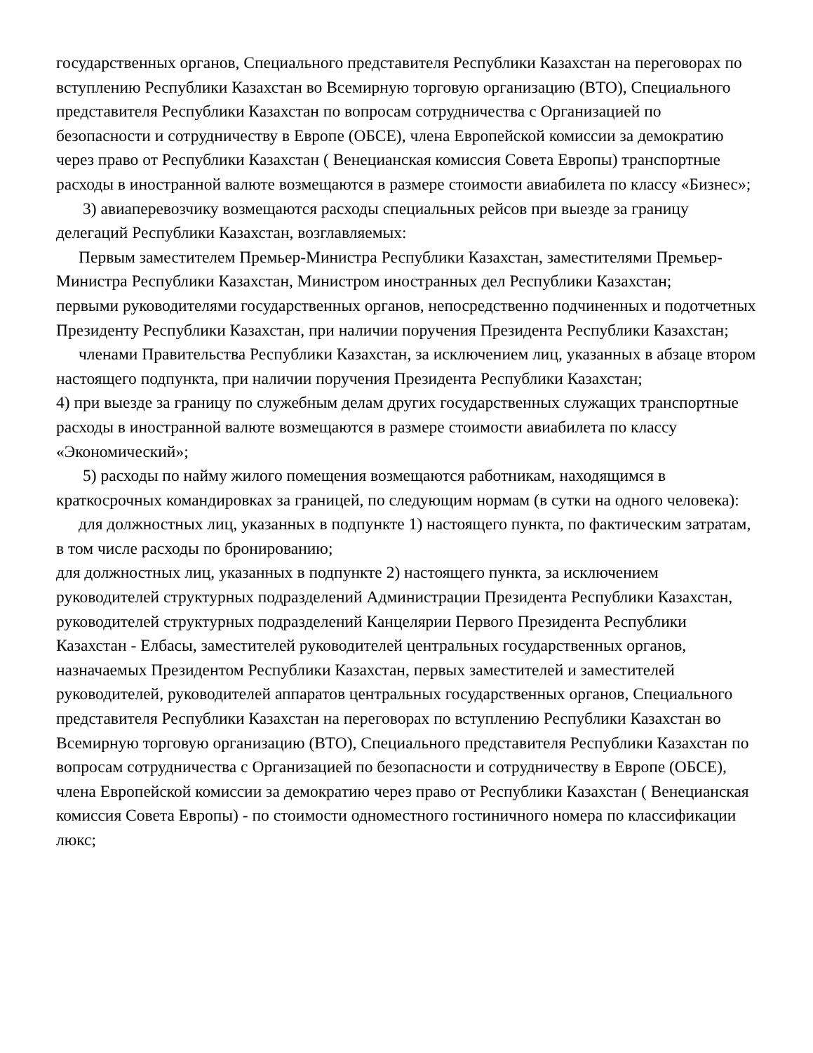государственных органов, Специального представителя Республики Казахстан на переговорах по вступлению Республики Казахстан во Всемирную торговую организацию (ВТО), Специального представителя Республики Казахстан по вопросам сотрудничества с Организацией по безопасности и сотрудничеству в Европе (ОБСЕ), члена Европейской комиссии за демократию через право от Республики Казахстан ( Венецианская комиссия Совета Европы) транспортные расходы в иностранной валюте возмещаются в размере стоимости авиабилета по классу «Бизнес»;
3) авиаперевозчику возмещаются расходы специальных рейсов при выезде за границу делегаций Республики Казахстан, возглавляемых:
Первым заместителем Премьер-Министра Республики Казахстан, заместителями Премьер-Министра Республики Казахстан, Министром иностранных дел Республики Казахстан;
первыми руководителями государственных органов, непосредственно подчиненных и подотчетных Президенту Республики Казахстан, при наличии поручения Президента Республики Казахстан;
членами Правительства Республики Казахстан, за исключением лиц, указанных в абзаце втором настоящего подпункта, при наличии поручения Президента Республики Казахстан;
4) при выезде за границу по служебным делам других государственных служащих транспортные расходы в иностранной валюте возмещаются в размере стоимости авиабилета по классу «Экономический»;
5) расходы по найму жилого помещения возмещаются работникам, находящимся в краткосрочных командировках за границей, по следующим нормам (в сутки на одного человека):
для должностных лиц, указанных в подпункте 1) настоящего пункта, по фактическим затратам, в том числе расходы по бронированию;
для должностных лиц, указанных в подпункте 2) настоящего пункта, за исключением руководителей структурных подразделений Администрации Президента Республики Казахстан, руководителей структурных подразделений Канцелярии Первого Президента Республики Казахстан - Елбасы, заместителей руководителей центральных государственных органов, назначаемых Президентом Республики Казахстан, первых заместителей и заместителей руководителей, руководителей аппаратов центральных государственных органов, Специального представителя Республики Казахстан на переговорах по вступлению Республики Казахстан во Всемирную торговую организацию (ВТО), Специального представителя Республики Казахстан по вопросам сотрудничества с Организацией по безопасности и сотрудничеству в Европе (ОБСЕ), члена Европейской комиссии за демократию через право от Республики Казахстан ( Венецианская комиссия Совета Европы) - по стоимости одноместного гостиничного номера по классификации люкс;